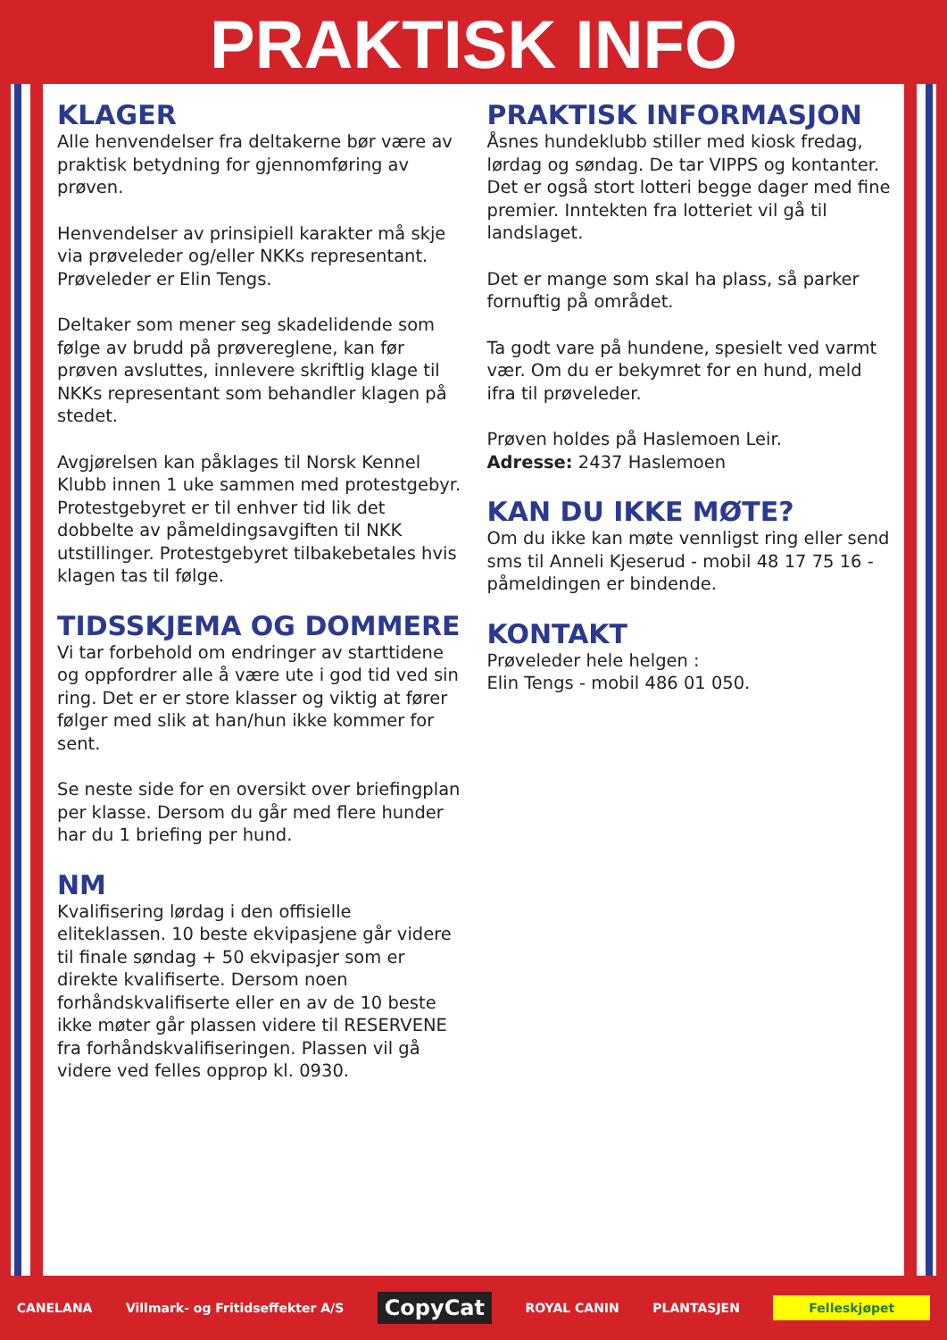PRAKTISK INFO
KLAGER
Alle henvendelser fra deltakerne bør være av praktisk betydning for gjennomføring av prøven.
Henvendelser av prinsipiell karakter må skje via prøveleder og/eller NKKs representant. Prøveleder er Elin Tengs.
Deltaker som mener seg skadelidende som følge av brudd på prøvereglene, kan før prøven avsluttes, innlevere skriftlig klage til NKKs representant som behandler klagen på stedet.
Avgjørelsen kan påklages til Norsk Kennel Klubb innen 1 uke sammen med protestgebyr. Protestgebyret er til enhver tid lik det dobbelte av påmeldingsavgiften til NKK utstillinger. Protestgebyret tilbakebetales hvis klagen tas til følge.
TIDSSKJEMA OG DOMMERE
Vi tar forbehold om endringer av starttidene og oppfordrer alle å være ute i god tid ved sin ring. Det er er store klasser og viktig at fører følger med slik at han/hun ikke kommer for sent.
Se neste side for en oversikt over briefingplan per klasse. Dersom du går med flere hunder har du 1 briefing per hund.
NM
Kvalifisering lørdag i den offisielle eliteklassen. 10 beste ekvipasjene går videre til finale søndag + 50 ekvipasjer som er direkte kvalifiserte. Dersom noen forhåndskvalifiserte eller en av de 10 beste ikke møter går plassen videre til RESERVENE fra forhåndskvalifiseringen. Plassen vil gå videre ved felles opprop kl. 0930.
PRAKTISK INFORMASJON
Åsnes hundeklubb stiller med kiosk fredag, lørdag og søndag. De tar VIPPS og kontanter. Det er også stort lotteri begge dager med fine premier. Inntekten fra lotteriet vil gå til landslaget.
Det er mange som skal ha plass, så parker fornuftig på området.
Ta godt vare på hundene, spesielt ved varmt vær. Om du er bekymret for en hund, meld ifra til prøveleder.
Prøven holdes på Haslemoen Leir.
Adresse: 2437 Haslemoen
KAN DU IKKE MØTE?
Om du ikke kan møte vennligst ring eller send sms til Anneli Kjeserud - mobil 48 17 75 16 - påmeldingen er bindende.
KONTAKT
Prøveleder hele helgen :
Elin Tengs - mobil 486 01 050.
CANELANA Villmark- og Fritidseffekter A/S CopyCat ROYAL CANIN PLANTASJEN Felleskjøpet